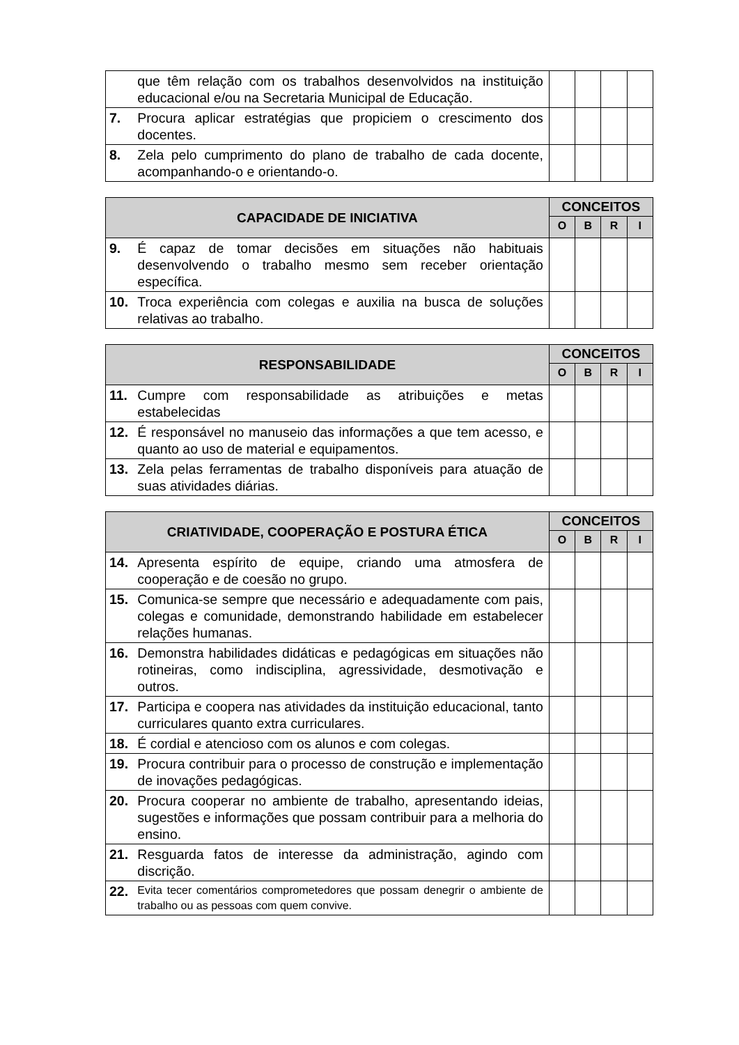| | que têm relação com os trabalhos desenvolvidos na instituição educacional e/ou na Secretaria Municipal de Educação. | | | | |
| 7. | Procura aplicar estratégias que propiciem o crescimento dos docentes. | | | | |
| 8. | Zela pelo cumprimento do plano de trabalho de cada docente, acompanhando-o e orientando-o. | | | | |
| CAPACIDADE DE INICIATIVA | | CONCEITOS | | | |
| --- | --- | --- | --- | --- | --- |
| | | O | B | R | I |
| 9. | É capaz de tomar decisões em situações não habituais desenvolvendo o trabalho mesmo sem receber orientação específica. | | | | |
| 10. | Troca experiência com colegas e auxilia na busca de soluções relativas ao trabalho. | | | | |
| RESPONSABILIDADE | | CONCEITOS | | | |
| --- | --- | --- | --- | --- | --- |
| | | O | B | R | I |
| 11. | Cumpre com responsabilidade as atribuições e metas estabelecidas | | | | |
| 12. | É responsável no manuseio das informações a que tem acesso, e quanto ao uso de material e equipamentos. | | | | |
| 13. | Zela pelas ferramentas de trabalho disponíveis para atuação de suas atividades diárias. | | | | |
| CRIATIVIDADE, COOPERAÇÃO E POSTURA ÉTICA | | CONCEITOS | | | |
| --- | --- | --- | --- | --- | --- |
| | | O | B | R | I |
| 14. | Apresenta espírito de equipe, criando uma atmosfera de cooperação e de coesão no grupo. | | | | |
| 15. | Comunica-se sempre que necessário e adequadamente com pais, colegas e comunidade, demonstrando habilidade em estabelecer relações humanas. | | | | |
| 16. | Demonstra habilidades didáticas e pedagógicas em situações não rotineiras, como indisciplina, agressividade, desmotivação e outros. | | | | |
| 17. | Participa e coopera nas atividades da instituição educacional, tanto curriculares quanto extra curriculares. | | | | |
| 18. | É cordial e atencioso com os alunos e com colegas. | | | | |
| 19. | Procura contribuir para o processo de construção e implementação de inovações pedagógicas. | | | | |
| 20. | Procura cooperar no ambiente de trabalho, apresentando ideias, sugestões e informações que possam contribuir para a melhoria do ensino. | | | | |
| 21. | Resguarda fatos de interesse da administração, agindo com discrição. | | | | |
| 22. | Evita tecer comentários comprometedores que possam denegrir o ambiente de trabalho ou as pessoas com quem convive. | | | | |